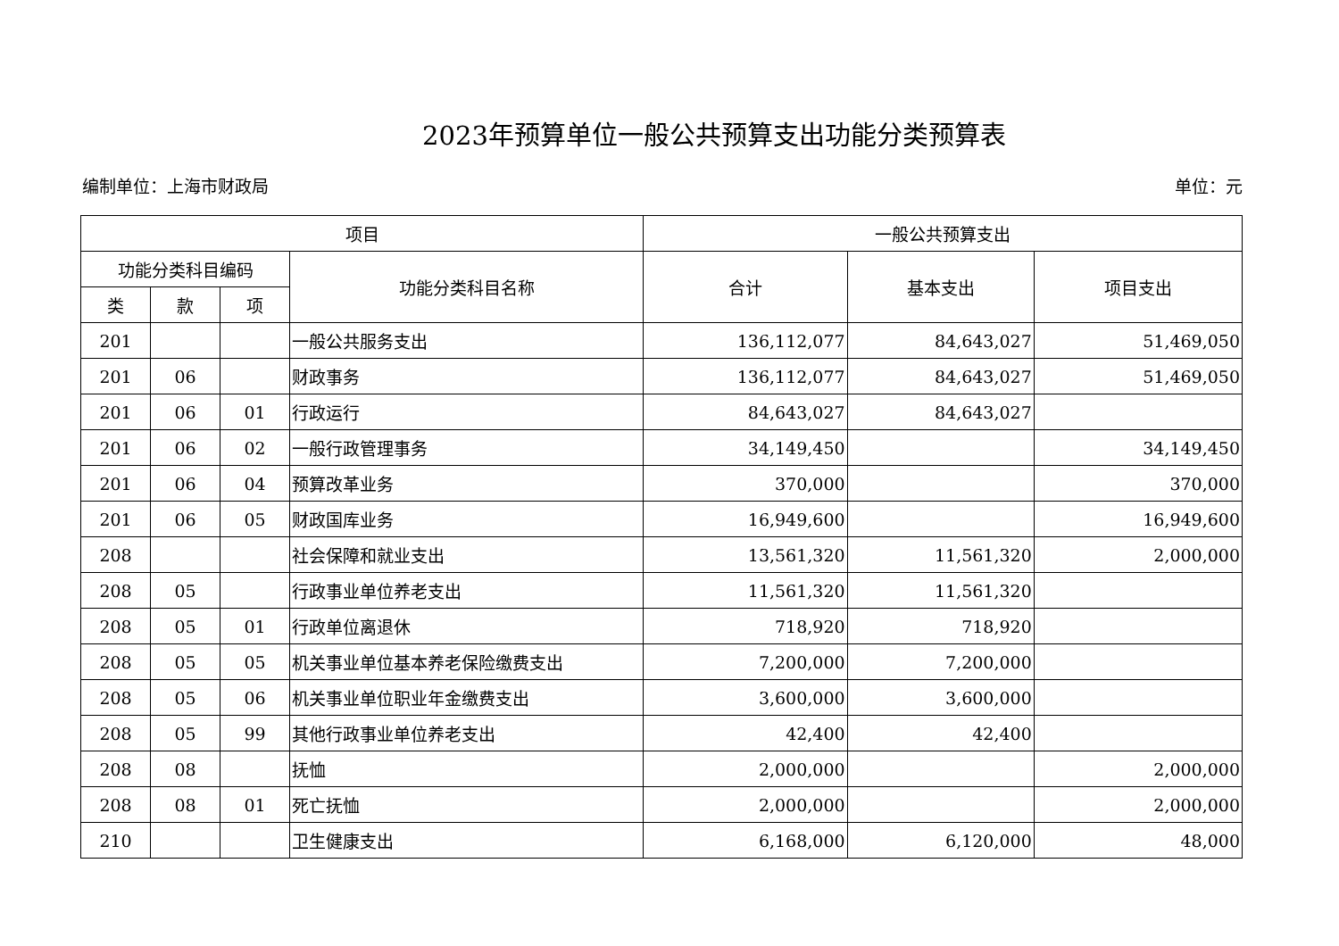2023年预算单位一般公共预算支出功能分类预算表
编制单位：上海市财政局 单位：元
| 项目 | | | | 一般公共预算支出 | | |
| --- | --- | --- | --- | --- | --- | --- |
| 功能分类科目编码 | | | 功能分类科目名称 | 合计 | 基本支出 | 项目支出 |
| 类 | 款 | 项 | | | | |
| 201 | | | 一般公共服务支出 | 136,112,077 | 84,643,027 | 51,469,050 |
| 201 | 06 | | 财政事务 | 136,112,077 | 84,643,027 | 51,469,050 |
| 201 | 06 | 01 | 行政运行 | 84,643,027 | 84,643,027 | |
| 201 | 06 | 02 | 一般行政管理事务 | 34,149,450 | | 34,149,450 |
| 201 | 06 | 04 | 预算改革业务 | 370,000 | | 370,000 |
| 201 | 06 | 05 | 财政国库业务 | 16,949,600 | | 16,949,600 |
| 208 | | | 社会保障和就业支出 | 13,561,320 | 11,561,320 | 2,000,000 |
| 208 | 05 | | 行政事业单位养老支出 | 11,561,320 | 11,561,320 | |
| 208 | 05 | 01 | 行政单位离退休 | 718,920 | 718,920 | |
| 208 | 05 | 05 | 机关事业单位基本养老保险缴费支出 | 7,200,000 | 7,200,000 | |
| 208 | 05 | 06 | 机关事业单位职业年金缴费支出 | 3,600,000 | 3,600,000 | |
| 208 | 05 | 99 | 其他行政事业单位养老支出 | 42,400 | 42,400 | |
| 208 | 08 | | 抚恤 | 2,000,000 | | 2,000,000 |
| 208 | 08 | 01 | 死亡抚恤 | 2,000,000 | | 2,000,000 |
| 210 | | | 卫生健康支出 | 6,168,000 | 6,120,000 | 48,000 |